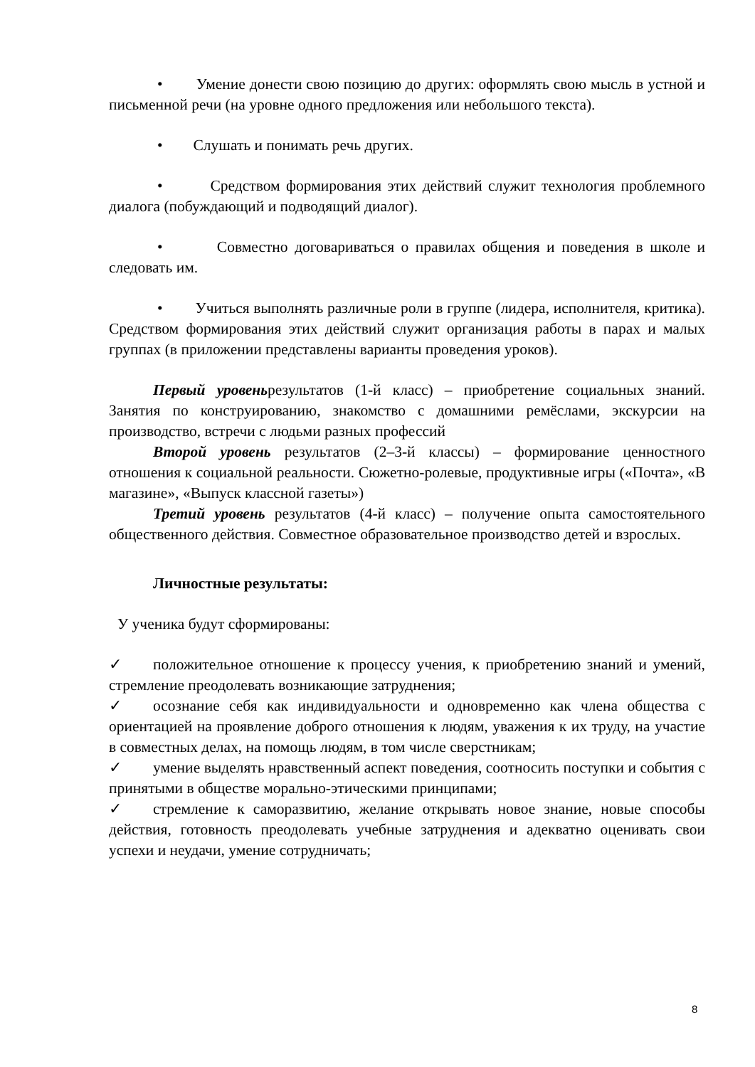• Умение донести свою позицию до других: оформлять свою мысль в устной и письменной речи (на уровне одного предложения или небольшого текста).
• Слушать и понимать речь других.
• Средством формирования этих действий служит технология проблемного диалога (побуждающий и подводящий диалог).
• Совместно договариваться о правилах общения и поведения в школе и следовать им.
• Учиться выполнять различные роли в группе (лидера, исполнителя, критика). Средством формирования этих действий служит организация работы в парах и малых группах (в приложении представлены варианты проведения уроков).
Первый уровеньрезультатов (1-й класс) – приобретение социальных знаний. Занятия по конструированию, знакомство с домашними ремёслами, экскурсии на производство, встречи с людьми разных профессий
Второй уровень результатов (2–3-й классы) – формирование ценностного отношения к социальной реальности. Сюжетно-ролевые, продуктивные игры («Почта», «В магазине», «Выпуск классной газеты»)
Третий уровень результатов (4-й класс) – получение опыта самостоятельного общественного действия. Совместное образовательное производство детей и взрослых.
Личностные результаты:
У ученика будут сформированы:
✓ положительное отношение к процессу учения, к приобретению знаний и умений, стремление преодолевать возникающие затруднения;
✓ осознание себя как индивидуальности и одновременно как члена общества с ориентацией на проявление доброго отношения к людям, уважения к их труду, на участие в совместных делах, на помощь людям, в том числе сверстникам;
✓ умение выделять нравственный аспект поведения, соотносить поступки и события с принятыми в обществе морально-этическими принципами;
✓ стремление к саморазвитию, желание открывать новое знание, новые способы действия, готовность преодолевать учебные затруднения и адекватно оценивать свои успехи и неудачи, умение сотрудничать;
8